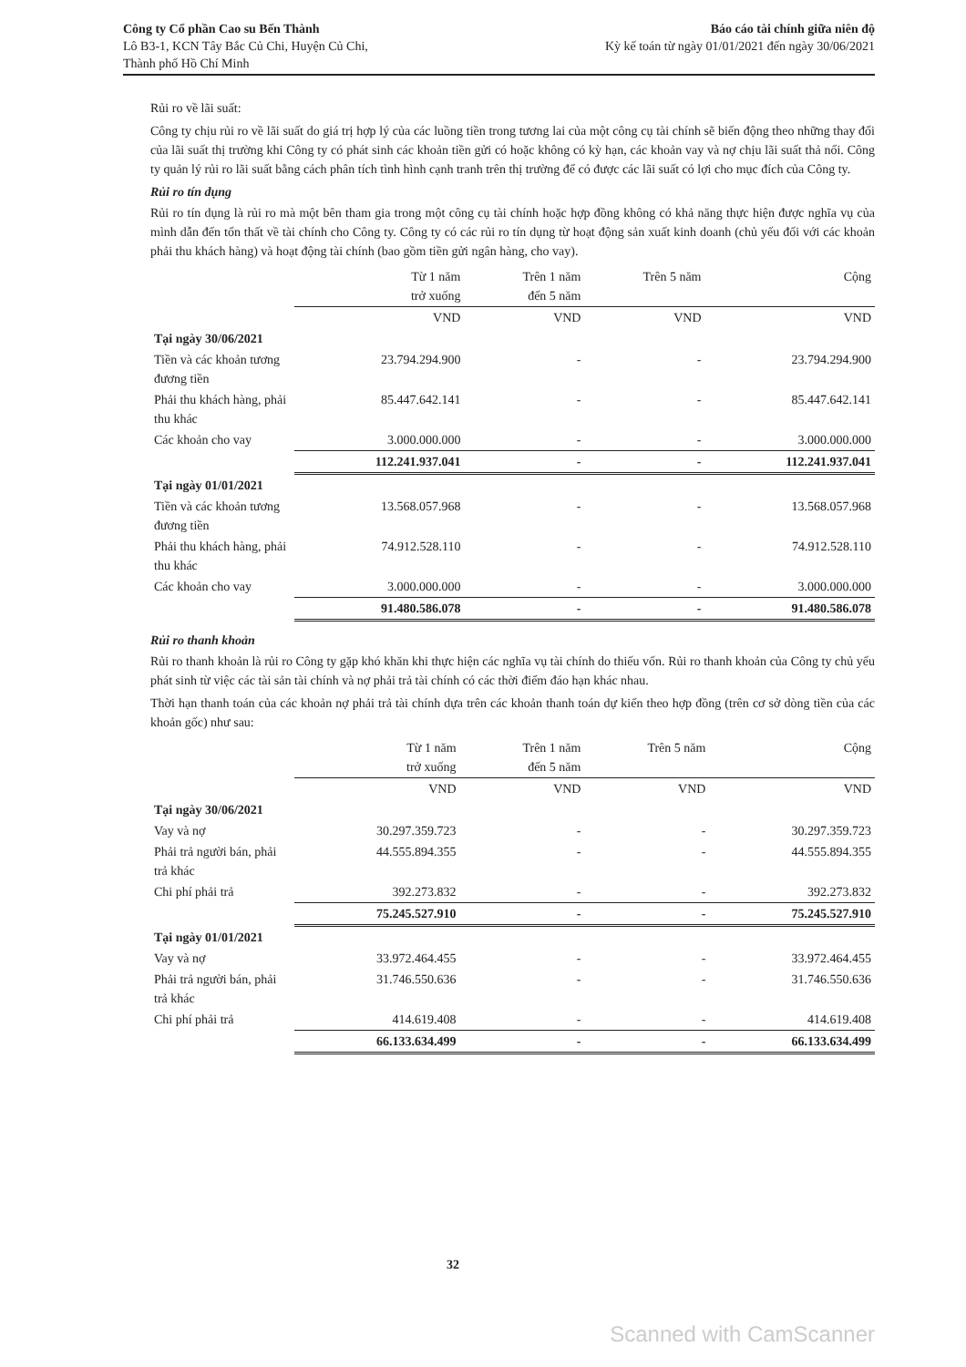Công ty Cổ phần Cao su Bến Thành
Lô B3-1, KCN Tây Bắc Củ Chi, Huyện Củ Chi,
Thành phố Hồ Chí Minh
Báo cáo tài chính giữa niên độ
Kỳ kế toán từ ngày 01/01/2021 đến ngày 30/06/2021
Rủi ro về lãi suất:
Công ty chịu rủi ro về lãi suất do giá trị hợp lý của các luồng tiền trong tương lai của một công cụ tài chính sẽ biến động theo những thay đổi của lãi suất thị trường khi Công ty có phát sinh các khoản tiền gửi có hoặc không có kỳ hạn, các khoản vay và nợ chịu lãi suất thả nổi. Công ty quản lý rủi ro lãi suất bằng cách phân tích tình hình cạnh tranh trên thị trường để có được các lãi suất có lợi cho mục đích của Công ty.
Rủi ro tín dụng
Rủi ro tín dụng là rủi ro mà một bên tham gia trong một công cụ tài chính hoặc hợp đồng không có khả năng thực hiện được nghĩa vụ của mình dẫn đến tổn thất về tài chính cho Công ty. Công ty có các rủi ro tín dụng từ hoạt động sản xuất kinh doanh (chủ yếu đối với các khoản phải thu khách hàng) và hoạt động tài chính (bao gồm tiền gửi ngân hàng, cho vay).
| | Từ 1 năm trở xuống | Trên 1 năm đến 5 năm | Trên 5 năm | Cộng |
| | VND | VND | VND | VND |
| Tại ngày 30/06/2021 | | | | |
| Tiền và các khoản tương đương tiền | 23.794.294.900 | - | - | 23.794.294.900 |
| Phải thu khách hàng, phải thu khác | 85.447.642.141 | - | - | 85.447.642.141 |
| Các khoản cho vay | 3.000.000.000 | - | - | 3.000.000.000 |
| | 112.241.937.041 | - | - | 112.241.937.041 |
| Tại ngày 01/01/2021 | | | | |
| Tiền và các khoản tương đương tiền | 13.568.057.968 | - | - | 13.568.057.968 |
| Phải thu khách hàng, phải thu khác | 74.912.528.110 | - | - | 74.912.528.110 |
| Các khoản cho vay | 3.000.000.000 | - | - | 3.000.000.000 |
| | 91.480.586.078 | - | - | 91.480.586.078 |
Rủi ro thanh khoản
Rủi ro thanh khoản là rủi ro Công ty gặp khó khăn khi thực hiện các nghĩa vụ tài chính do thiếu vốn. Rủi ro thanh khoản của Công ty chủ yếu phát sinh từ việc các tài sản tài chính và nợ phải trả tài chính có các thời điểm đáo hạn khác nhau.
Thời hạn thanh toán của các khoản nợ phải trả tài chính dựa trên các khoản thanh toán dự kiến theo hợp đồng (trên cơ sở dòng tiền của các khoản gốc) như sau:
| | Từ 1 năm trở xuống | Trên 1 năm đến 5 năm | Trên 5 năm | Cộng |
| | VND | VND | VND | VND |
| Tại ngày 30/06/2021 | | | | |
| Vay và nợ | 30.297.359.723 | - | - | 30.297.359.723 |
| Phải trả người bán, phải trả khác | 44.555.894.355 | - | - | 44.555.894.355 |
| Chi phí phải trả | 392.273.832 | - | - | 392.273.832 |
| | 75.245.527.910 | - | - | 75.245.527.910 |
| Tại ngày 01/01/2021 | | | | |
| Vay và nợ | 33.972.464.455 | - | - | 33.972.464.455 |
| Phải trả người bán, phải trả khác | 31.746.550.636 | - | - | 31.746.550.636 |
| Chi phí phải trả | 414.619.408 | - | - | 414.619.408 |
| | 66.133.634.499 | - | - | 66.133.634.499 |
32
Scanned with CamScanner